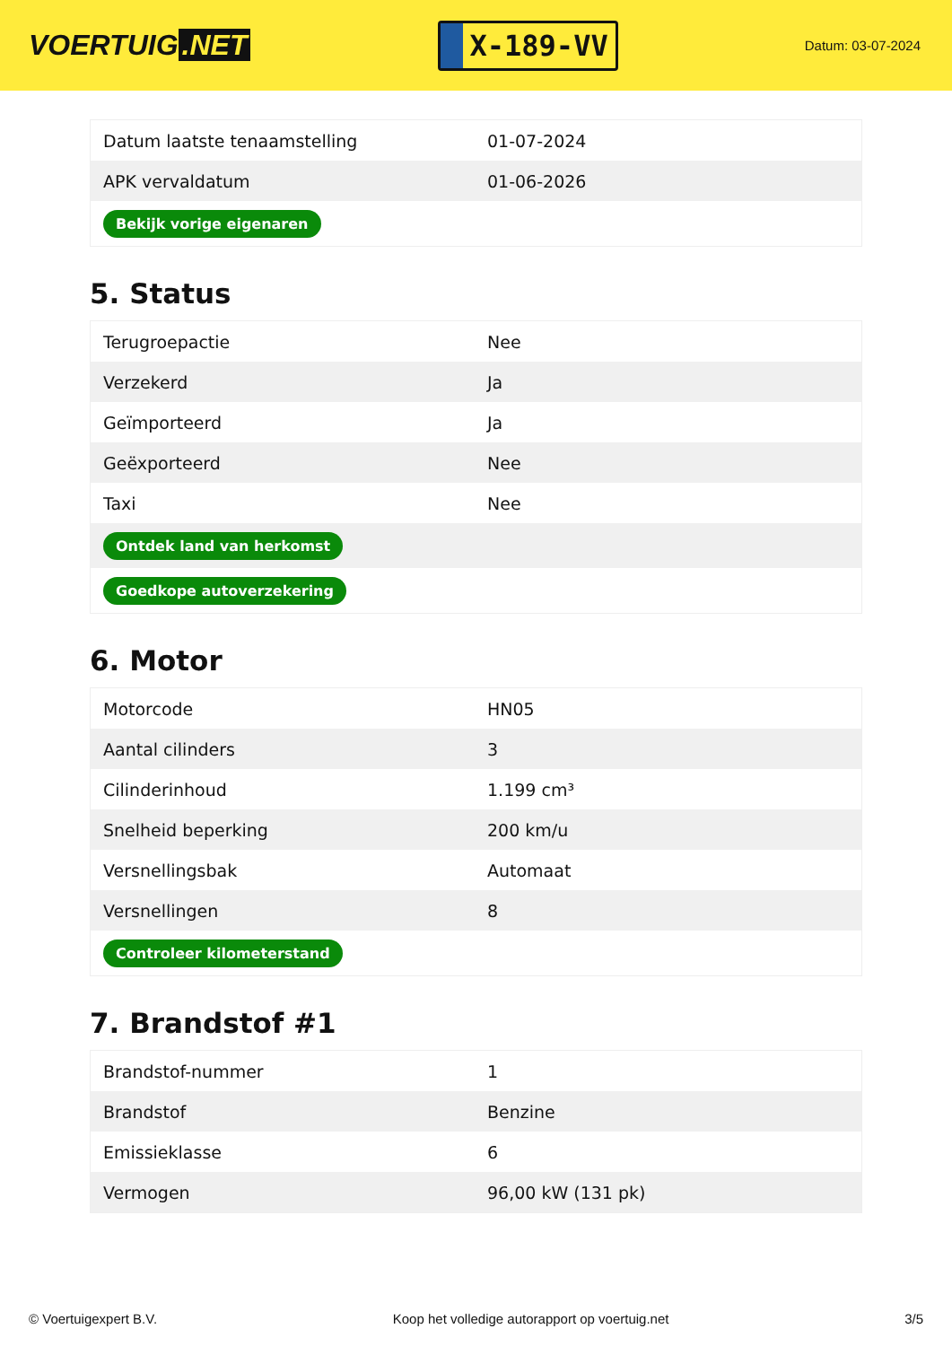VOERTUIG.NET
X-189-VV
Datum: 03-07-2024
| Datum laatste tenaamstelling | 01-07-2024 |
| APK vervaldatum | 01-06-2026 |
| Bekijk vorige eigenaren | |
5. Status
| Terugroepactie | Nee |
| Verzekerd | Ja |
| Geïmporteerd | Ja |
| Geëxporteerd | Nee |
| Taxi | Nee |
| Ontdek land van herkomst | |
| Goedkope autoverzekering | |
6. Motor
| Motorcode | HN05 |
| Aantal cilinders | 3 |
| Cilinderinhoud | 1.199 cm³ |
| Snelheid beperking | 200 km/u |
| Versnellingsbak | Automaat |
| Versnellingen | 8 |
| Controleer kilometerstand | |
7. Brandstof #1
| Brandstof-nummer | 1 |
| Brandstof | Benzine |
| Emissieklasse | 6 |
| Vermogen | 96,00 kW (131 pk) |
© Voertuigexpert B.V. Koop het volledige autorapport op voertuig.net 3/5